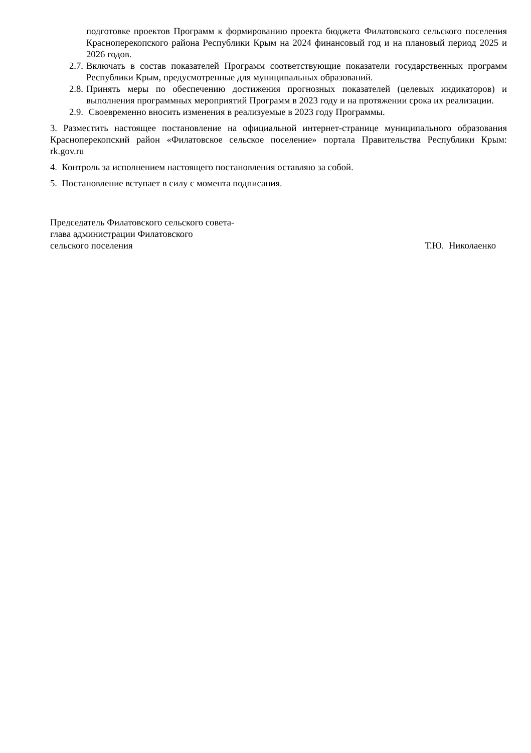подготовке проектов Программ к формированию проекта бюджета Филатовского сельского поселения Красноперекопского района Республики Крым на 2024 финансовый год и на плановый период 2025 и 2026 годов.
2.7. Включать в состав показателей Программ соответствующие показатели государственных программ Республики Крым, предусмотренные для муниципальных образований.
2.8. Принять меры по обеспечению достижения прогнозных показателей (целевых индикаторов) и выполнения программных мероприятий Программ в 2023 году и на протяжении срока их реализации.
2.9. Своевременно вносить изменения в реализуемые в 2023 году Программы.
3. Разместить настоящее постановление на официальной интернет-странице муниципального образования Красноперекопский район «Филатовское сельское поселение» портала Правительства Республики Крым: rk.gov.ru
4. Контроль за исполнением настоящего постановления оставляю за собой.
5. Постановление вступает в силу с момента подписания.
Председатель Филатовского сельского совета-
глава администрации Филатовского
сельского поселения
Т.Ю. Николаенко